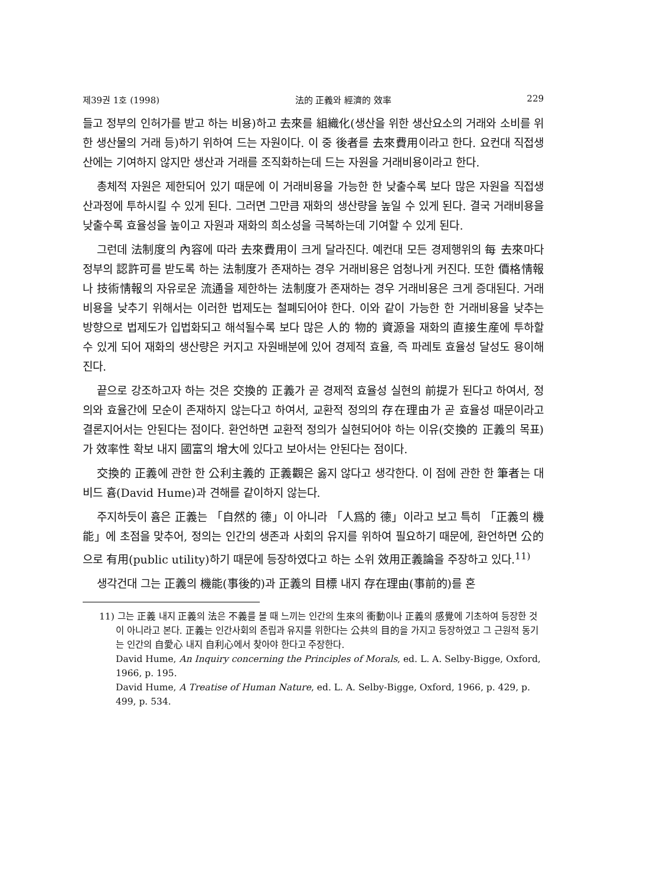제39권 1호 (1998) 法的 正義와 經濟的 效率 229
들고 정부의 인허가를 받고 하는 비용)하고 去來를 組織化(생산을 위한 생산요소의 거래와 소비를 위한 생산물의 거래 등)하기 위하여 드는 자원이다. 이 중 後者를 去來費用이라고 한다. 요컨대 직접생산에는 기여하지 않지만 생산과 거래를 조직화하는데 드는 자원을 거래비용이라고 한다.
총체적 자원은 제한되어 있기 때문에 이 거래비용을 가능한 한 낮출수록 보다 많은 자원을 직접생산과정에 투하시킬 수 있게 된다. 그러면 그만큼 재화의 생산량을 높일 수 있게 된다. 결국 거래비용을 낮출수록 효율성을 높이고 자원과 재화의 희소성을 극복하는데 기여할 수 있게 된다.
그런데 法制度의 內容에 따라 去來費用이 크게 달라진다. 예컨대 모든 경제행위의 每 去來마다 정부의 認許可를 받도록 하는 法制度가 존재하는 경우 거래비용은 엄청나게 커진다. 또한 價格情報나 技術情報의 자유로운 流通을 제한하는 法制度가 존재하는 경우 거래비용은 크게 증대된다. 거래비용을 낮추기 위해서는 이러한 법제도는 철폐되어야 한다. 이와 같이 가능한 한 거래비용을 낮추는 방향으로 법제도가 입법화되고 해석될수록 보다 많은 人的 物的 資源을 재화의 直接生産에 투하할 수 있게 되어 재화의 생산량은 커지고 자원배분에 있어 경제적 효율, 즉 파레토 효율성 달성도 용이해진다.
끝으로 강조하고자 하는 것은 交換的 正義가 곧 경제적 효율성 실현의 前提가 된다고 하여서, 정의와 효율간에 모순이 존재하지 않는다고 하여서, 교환적 정의의 存在理由가 곧 효율성 때문이라고 결론지어서는 안된다는 점이다. 환언하면 교환적 정의가 실현되어야 하는 이유(交換的 正義의 목표)가 效率性 확보 내지 國富의 增大에 있다고 보아서는 안된다는 점이다.
交換的 正義에 관한 한 公利主義的 正義觀은 옳지 않다고 생각한다. 이 점에 관한 한 筆者는 대비드 흄(David Hume)과 견해를 같이하지 않는다.
주지하듯이 흄은 正義는 「自然的 德」이 아니라 「人爲的 德」이라고 보고 특히 「正義의 機能」에 초점을 맞추어, 정의는 인간의 생존과 사회의 유지를 위하여 필요하기 때문에, 환언하면 公的으로 有用(public utility)하기 때문에 등장하였다고 하는 소위 效用正義論을 주장하고 있다.<sup>11)</sup>
생각건대 그는 正義의 機能(事後的)과 正義의 目標 내지 存在理由(事前的)를 혼
11) 그는 正義 내지 正義의 法은 不義를 볼 때 느끼는 인간의 生來의 衝動이나 正義의 感覺에 기초하여 등장한 것이 아니라고 본다. 正義는 인간사회의 존립과 유지를 위한다는 公共의 目的을 가지고 등장하였고 그 근원적 동기는 인간의 自愛心 내지 自利心에서 찾아야 한다고 주장한다.
David Hume, An Inquiry concerning the Principles of Morals, ed. L. A. Selby-Bigge, Oxford, 1966, p. 195.
David Hume, A Treatise of Human Nature, ed. L. A. Selby-Bigge, Oxford, 1966, p. 429, p. 499, p. 534.